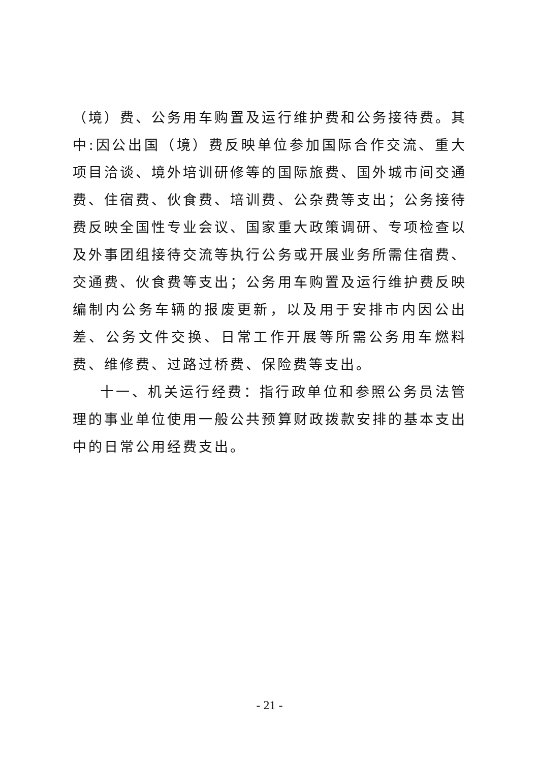（境）费、公务用车购置及运行维护费和公务接待费。其中:因公出国（境）费反映单位参加国际合作交流、重大项目洽谈、境外培训研修等的国际旅费、国外城市间交通费、住宿费、伙食费、培训费、公杂费等支出；公务接待费反映全国性专业会议、国家重大政策调研、专项检查以及外事团组接待交流等执行公务或开展业务所需住宿费、交通费、伙食费等支出；公务用车购置及运行维护费反映编制内公务车辆的报废更新，以及用于安排市内因公出差、公务文件交换、日常工作开展等所需公务用车燃料费、维修费、过路过桥费、保险费等支出。
十一、机关运行经费：指行政单位和参照公务员法管理的事业单位使用一般公共预算财政拨款安排的基本支出中的日常公用经费支出。
- 21 -